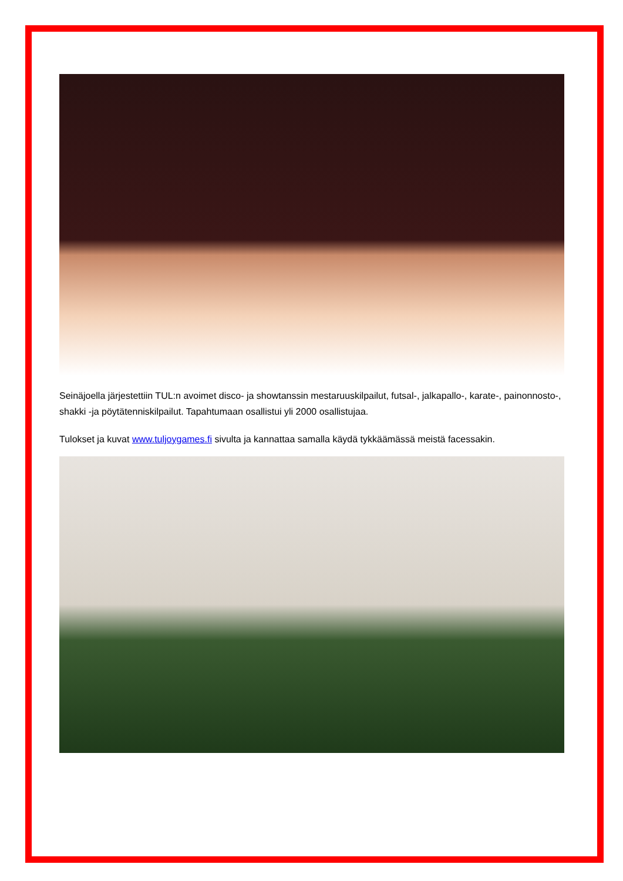Seinäjoella järjestettiin TUL:n avoimet disco- ja showtanssin mestaruuskilpailut, futsal-, jalkapallo-, karate-, painonnosto-, shakki -ja pöytätenniskilpailut. Tapahtumaan osallistui yli 2000 osallistujaa.
Tulokset ja kuvat www.tuljoygames.fi sivulta ja kannattaa samalla käydä tykkäämässä meistä facessakin.